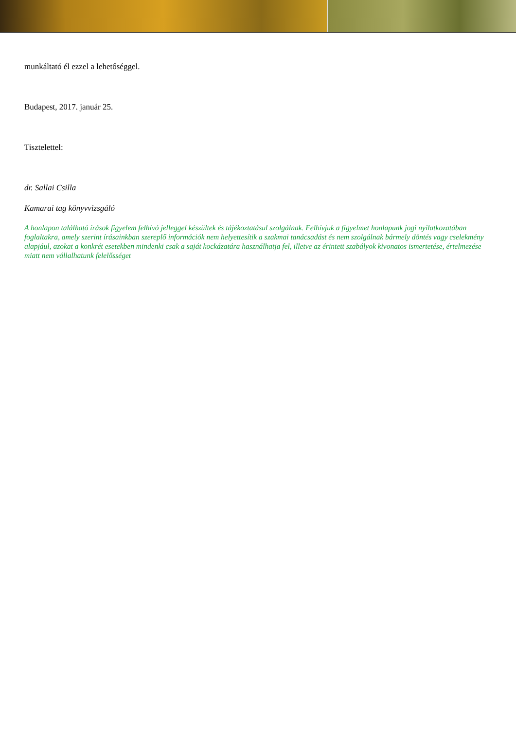munkáltató él ezzel a lehetőséggel.
Budapest, 2017. január 25.
Tisztelettel:
dr. Sallai Csilla
Kamarai tag könyvvizsgáló
A honlapon található írások figyelem felhívó jelleggel készültek és tájékoztatásul szolgálnak. Felhívjuk a figyelmet honlapunk jogi nyilatkozatában foglaltakra, amely szerint írásainkban szereplő információk nem helyettesítik a szakmai tanácsadást és nem szolgálnak bármely döntés vagy cselekmény alapjául, azokat a konkrét esetekben mindenki csak a saját kockázatára használhatja fel, illetve az érintett szabályok kivonatos ismertetése, értelmezése miatt nem vállalhatunk felelősséget